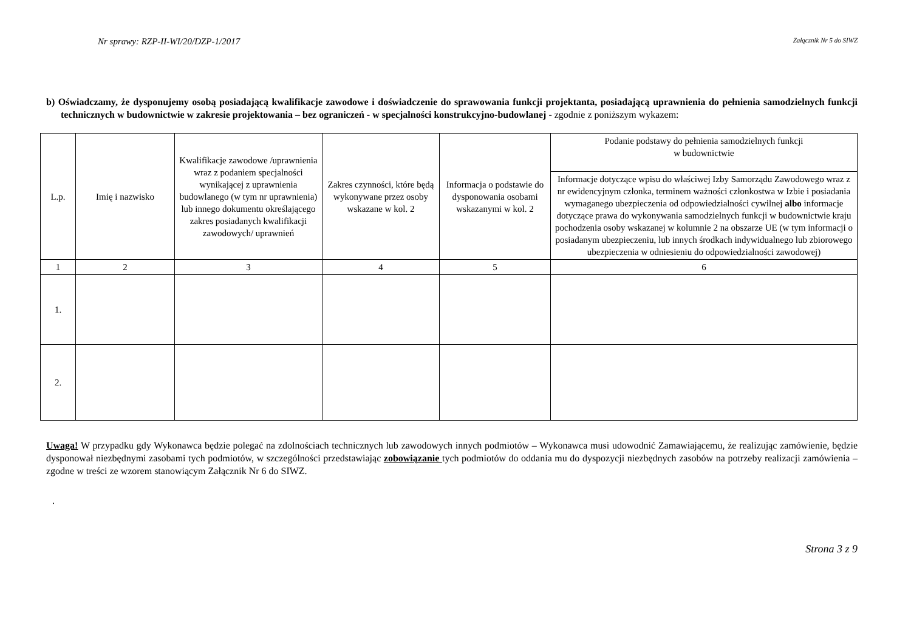Nr sprawy: RZP-II-WI/20/DZP-1/2017 Załącznik Nr 5 do SIWZ
b) Oświadczamy, że dysponujemy osobą posiadającą kwalifikacje zawodowe i doświadczenie do sprawowania funkcji projektanta, posiadającą uprawnienia do pełnienia samodzielnych funkcji technicznych w budownictwie w zakresie projektowania – bez ograniczeń - w specjalności konstrukcyjno-budowlanej - zgodnie z poniższym wykazem:
| L.p. | Imię i nazwisko | Kwalifikacje zawodowe /uprawnienia wraz z podaniem specjalności wynikającej z uprawnienia budowlanego (w tym nr uprawnienia) lub innego dokumentu określającego zakres posiadanych kwalifikacji zawodowych/ uprawnień | Zakres czynności, które będą wykonywane przez osoby wskazane w kol. 2 | Informacja o podstawie do dysponowania osobami wskazanymi w kol. 2 | Podanie podstawy do pełnienia samodzielnych funkcji w budownictwie |
| --- | --- | --- | --- | --- | --- |
| | | | | | Informacje dotyczące wpisu do właściwej Izby Samorządu Zawodowego wraz z nr ewidencyjnym członka, terminem ważności członkostwa w Izbie i posiadania wymaganego ubezpieczenia od odpowiedzialności cywilnej albo informacje dotyczące prawa do wykonywania samodzielnych funkcji w budownictwie kraju pochodzenia osoby wskazanej w kolumnie 2 na obszarze UE (w tym informacji o posiadanym ubezpieczeniu, lub innych środkach indywidualnego lub zbiorowego ubezpieczenia w odniesieniu do odpowiedzialności zawodowej) |
| 1 | 2 | 3 | 4 | 5 | 6 |
| 1. | | | | | |
| 2. | | | | | |
Uwaga! W przypadku gdy Wykonawca będzie polegać na zdolnościach technicznych lub zawodowych innych podmiotów – Wykonawca musi udowodnić Zamawiającemu, że realizując zamówienie, będzie dysponował niezbędnymi zasobami tych podmiotów, w szczególności przedstawiając zobowiązanie tych podmiotów do oddania mu do dyspozycji niezbędnych zasobów na potrzeby realizacji zamówienia – zgodne w treści ze wzorem stanowiącym Załącznik Nr 6 do SIWZ.
.
Strona 3 z 9